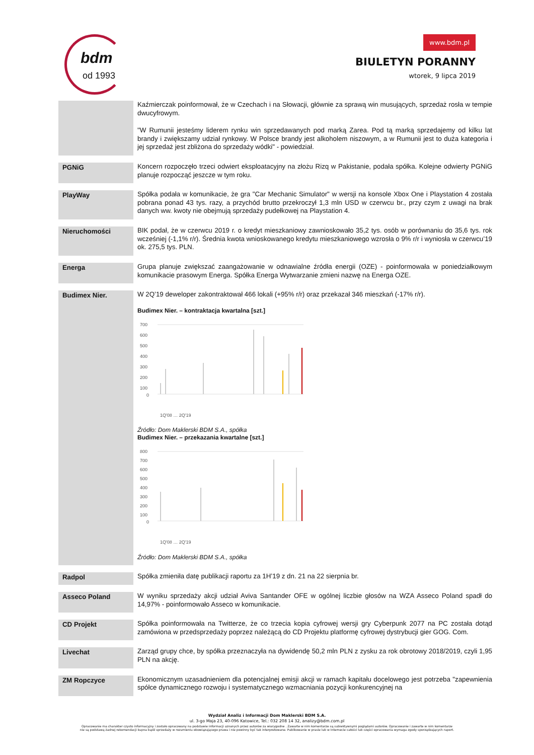bdm
od 1993
www.bdm.pl
BIULETYN PORANNY
wtorek, 9 lipca 2019
| | Kaźmierczak poinformował, że w Czechach i na Słowacji, głównie za sprawą win musujących, sprzedaż rosła w tempie dwucyfrowym. "W Rumunii jesteśmy liderem rynku win sprzedawanych pod marką Zarea. Pod tą marką sprzedajemy od kilku lat brandy i zwiększamy udział rynkowy. W Polsce brandy jest alkoholem niszowym, a w Rumunii jest to duża kategoria i jej sprzedaż jest zbliżona do sprzedaży wódki" - powiedział. |
| PGNiG | Koncern rozpoczęło trzeci odwiert eksploatacyjny na złożu Rizq w Pakistanie, podała spółka. Kolejne odwierty PGNiG planuje rozpocząć jeszcze w tym roku. |
| PlayWay | Spółka podała w komunikacie, że gra "Car Mechanic Simulator" w wersji na konsole Xbox One i Playstation 4 została pobrana ponad 43 tys. razy, a przychód brutto przekroczył 1,3 mln USD w czerwcu br., przy czym z uwagi na brak danych ww. kwoty nie obejmują sprzedaży pudełkowej na Playstation 4. |
| Nieruchomości | BIK podał, że w czerwcu 2019 r. o kredyt mieszkaniowy zawnioskowało 35,2 tys. osób w porównaniu do 35,6 tys. rok wcześniej (-1,1% r/r). Średnia kwota wnioskowanego kredytu mieszkaniowego wzrosła o 9% r/r i wyniosła w czerwcu’19 ok. 275,5 tys. PLN. |
| Energa | Grupa planuje zwiększać zaangażowanie w odnawialne źródła energii (OZE) - poinformowała w poniedziałkowym komunikacie prasowym Energa. Spółka Energa Wytwarzanie zmieni nazwę na Energa OZE. |
| Budimex Nier. | W 2Q’19 deweloper zakontraktował 466 lokali (+95% r/r) oraz przekazał 346 mieszkań (-17% r/r). Budimex Nier. – kontraktacja kwartalna [szt.] 700 600 500 400 300 200 100 0 1Q'08 … 2Q'19 Źródło: Dom Maklerski BDM S.A., spółka Budimex Nier. – przekazania kwartalne [szt.] 800 700 600 500 400 300 200 100 0 1Q'08 … 2Q'19 Źródło: Dom Maklerski BDM S.A., spółka |
| Radpol | Spółka zmieniła datę publikacji raportu za 1H’19 z dn. 21 na 22 sierpnia br. |
| Asseco Poland | W wyniku sprzedaży akcji udział Aviva Santander OFE w ogólnej liczbie głosów na WZA Asseco Poland spadł do 14,97% - poinformowało Asseco w komunikacie. |
| CD Projekt | Spółka poinformowała na Twitterze, że co trzecia kopia cyfrowej wersji gry Cyberpunk 2077 na PC została dotąd zamówiona w przedsprzedaży poprzez należącą do CD Projektu platformę cyfrowej dystrybucji gier GOG. Com. |
| Livechat | Zarząd grupy chce, by spółka przeznaczyła na dywidendę 50,2 mln PLN z zysku za rok obrotowy 2018/2019, czyli 1,95 PLN na akcję. |
| ZM Ropczyce | Ekonomicznym uzasadnieniem dla potencjalnej emisji akcji w ramach kapitału docelowego jest potrzeba "zapewnienia spółce dynamicznego rozwoju i systematycznego wzmacniania pozycji konkurencyjnej na |
Wydział Analiz i Informacji Dom Maklerski BDM S.A.
ul. 3-go Maja 23, 40-096 Katowice, Tel.: 032 208 14 32, analizy@bdm.com.pl
Opracowanie ma charakter czysto informacyjny i zostało opracowany na podstawie informacji uznanych przez autorów za wiarygodne . Zawarte w nim komentarze są subiektywnymi poglądami autorów. Opracowanie i zawarte w nim komentarze
nie są podstawą żadnej rekomendacji kupna bądź sprzedaży w rozumieniu obowiązującego prawa i nie powinny być tak interpretowane. Publikowanie w prasie lub w Internecie całości lub części opracowania wymaga zgody sporządzających raport.